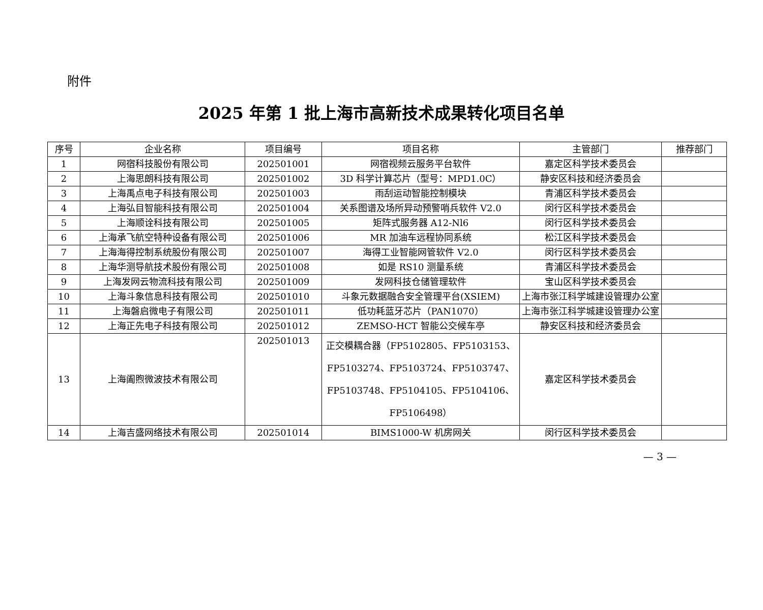附件
2025 年第 1 批上海市高新技术成果转化项目名单
| 序号 | 企业名称 | 项目编号 | 项目名称 | 主管部门 | 推荐部门 |
| --- | --- | --- | --- | --- | --- |
| 1 | 网宿科技股份有限公司 | 202501001 | 网宿视频云服务平台软件 | 嘉定区科学技术委员会 | |
| 2 | 上海思朗科技有限公司 | 202501002 | 3D 科学计算芯片（型号：MPD1.0C） | 静安区科技和经济委员会 | |
| 3 | 上海禹点电子科技有限公司 | 202501003 | 雨刮运动智能控制模块 | 青浦区科学技术委员会 | |
| 4 | 上海弘目智能科技有限公司 | 202501004 | 关系图谱及场所异动预警哨兵软件 V2.0 | 闵行区科学技术委员会 | |
| 5 | 上海顺诠科技有限公司 | 202501005 | 矩阵式服务器 A12-Nl6 | 闵行区科学技术委员会 | |
| 6 | 上海承飞航空特种设备有限公司 | 202501006 | MR 加油车远程协同系统 | 松江区科学技术委员会 | |
| 7 | 上海海得控制系统股份有限公司 | 202501007 | 海得工业智能网管软件 V2.0 | 闵行区科学技术委员会 | |
| 8 | 上海华测导航技术股份有限公司 | 202501008 | 如是 RS10 测量系统 | 青浦区科学技术委员会 | |
| 9 | 上海发网云物流科技有限公司 | 202501009 | 发网科技仓储管理软件 | 宝山区科学技术委员会 | |
| 10 | 上海斗象信息科技有限公司 | 202501010 | 斗象元数据融合安全管理平台(XSIEM) | 上海市张江科学城建设管理办公室 | |
| 11 | 上海磐启微电子有限公司 | 202501011 | 低功耗蓝牙芯片（PAN1070） | 上海市张江科学城建设管理办公室 | |
| 12 | 上海正先电子科技有限公司 | 202501012 | ZEMSO-HCT 智能公交候车亭 | 静安区科技和经济委员会 | |
| 13 | 上海阖煦微波技术有限公司 | 202501013 | 正交模耦合器（FP5102805、FP5103153、FP5103274、FP5103724、FP5103747、FP5103748、FP5104105、FP5104106、FP5106498） | 嘉定区科学技术委员会 | |
| 14 | 上海吉盛网络技术有限公司 | 202501014 | BIMS1000-W 机房网关 | 闵行区科学技术委员会 | |
— 3 —